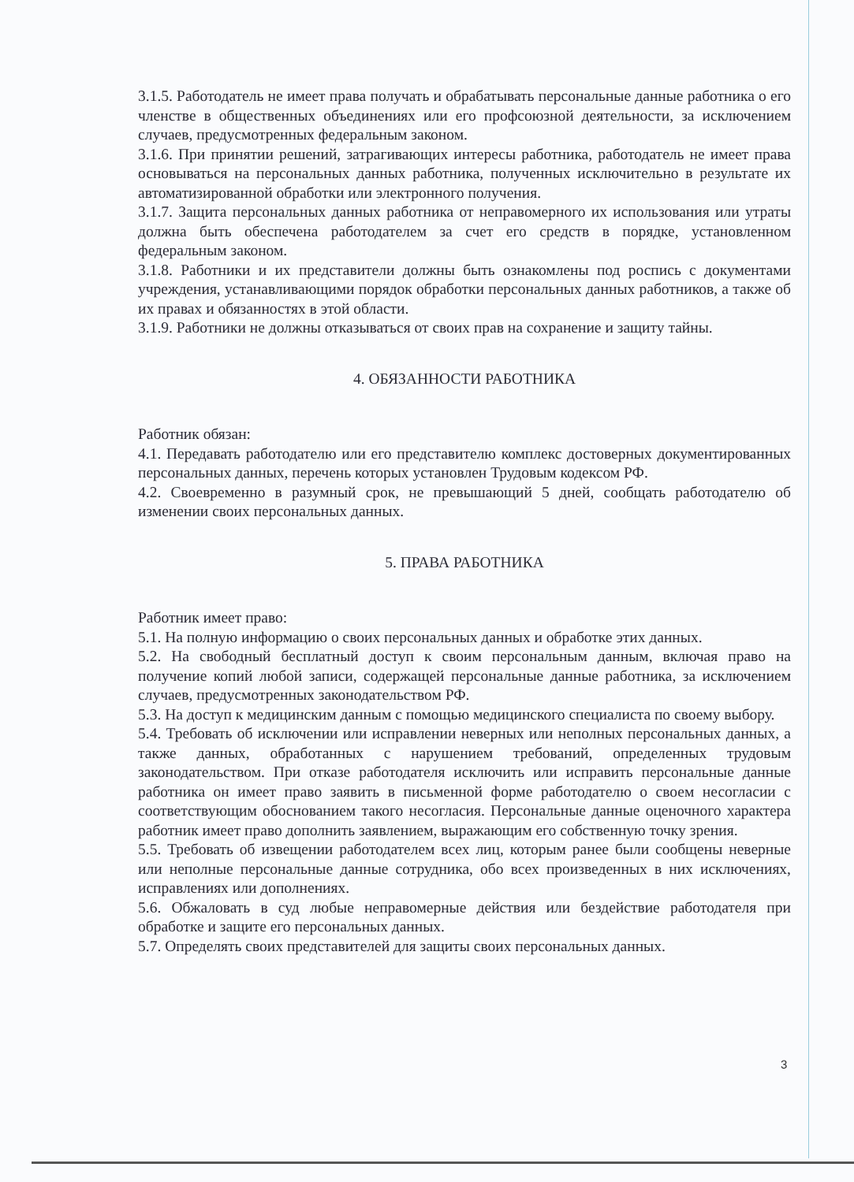3.1.5. Работодатель не имеет права получать и обрабатывать персональные данные работника о его членстве в общественных объединениях или его профсоюзной деятельности, за исключением случаев, предусмотренных федеральным законом.
3.1.6. При принятии решений, затрагивающих интересы работника, работодатель не имеет права основываться на персональных данных работника, полученных исключительно в результате их автоматизированной обработки или электронного получения.
3.1.7. Защита персональных данных работника от неправомерного их использования или утраты должна быть обеспечена работодателем за счет его средств в порядке, установленном федеральным законом.
3.1.8. Работники и их представители должны быть ознакомлены под роспись с документами учреждения, устанавливающими порядок обработки персональных данных работников, а также об их правах и обязанностях в этой области.
3.1.9. Работники не должны отказываться от своих прав на сохранение и защиту тайны.
4. ОБЯЗАННОСТИ РАБОТНИКА
Работник обязан:
4.1. Передавать работодателю или его представителю комплекс достоверных документированных персональных данных, перечень которых установлен Трудовым кодексом РФ.
4.2. Своевременно в разумный срок, не превышающий 5 дней, сообщать работодателю об изменении своих персональных данных.
5. ПРАВА РАБОТНИКА
Работник имеет право:
5.1. На полную информацию о своих персональных данных и обработке этих данных.
5.2. На свободный бесплатный доступ к своим персональным данным, включая право на получение копий любой записи, содержащей персональные данные работника, за исключением случаев, предусмотренных законодательством РФ.
5.3. На доступ к медицинским данным с помощью медицинского специалиста по своему выбору.
5.4. Требовать об исключении или исправлении неверных или неполных персональных данных, а также данных, обработанных с нарушением требований, определенных трудовым законодательством. При отказе работодателя исключить или исправить персональные данные работника он имеет право заявить в письменной форме работодателю о своем несогласии с соответствующим обоснованием такого несогласия. Персональные данные оценочного характера работник имеет право дополнить заявлением, выражающим его собственную точку зрения.
5.5. Требовать об извещении работодателем всех лиц, которым ранее были сообщены неверные или неполные персональные данные сотрудника, обо всех произведенных в них исключениях, исправлениях или дополнениях.
5.6. Обжаловать в суд любые неправомерные действия или бездействие работодателя при обработке и защите его персональных данных.
5.7. Определять своих представителей для защиты своих персональных данных.
3